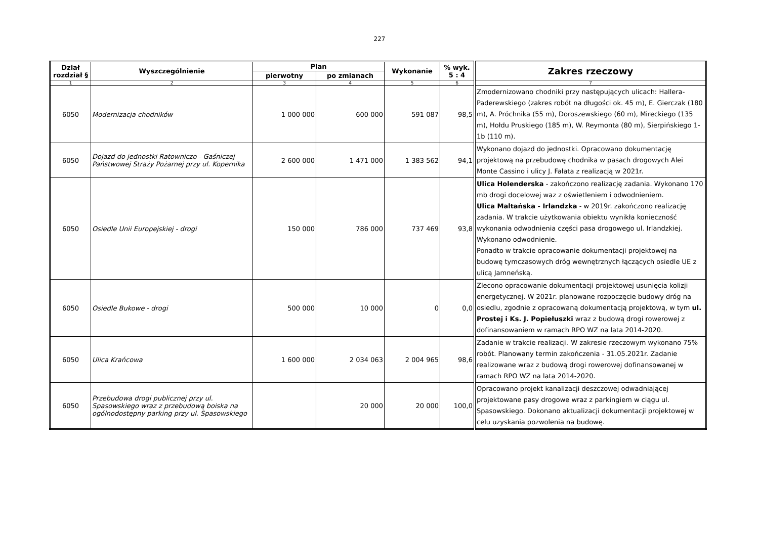227
| Dział rozdział § | Wyszczególnienie | Plan | | Wykonanie | % wyk. 5 : 4 | Zakres rzeczowy |
| --- | --- | --- | --- | --- | --- | --- |
| | | pierwotny | po zmianach | | | |
| 1 | 2 | 3 | 4 | 5 | 6 | 7 |
| 6050 | Modernizacja chodników | 1 000 000 | 600 000 | 591 087 | 98,5 | Zmodernizowano chodniki przy następujących ulicach: Hallera-Paderewskiego (zakres robót na długości ok. 45 m), E. Gierczak (180 m), A. Próchnika (55 m), Doroszewskiego (60 m), Mireckiego (135 m), Hołdu Pruskiego (185 m), W. Reymonta (80 m), Sierpińskiego 1-1b (110 m). |
| 6050 | Dojazd do jednostki Ratowniczo - Gaśniczej Państwowej Straży Pożarnej przy ul. Kopernika | 2 600 000 | 1 471 000 | 1 383 562 | 94,1 | Wykonano dojazd do jednostki. Opracowano dokumentację projektową na przebudowę chodnika w pasach drogowych Alei Monte Cassino i ulicy J. Fałata z realizacją w 2021r. |
| 6050 | Osiedle Unii Europejskiej - drogi | 150 000 | 786 000 | 737 469 | 93,8 | Ulica Holenderska - zakończono realizację zadania. Wykonano 170 mb drogi docelowej waz z oświetleniem i odwodnieniem. Ulica Maltańska - Irlandzka - w 2019r. zakończono realizację zadania. W trakcie użytkowania obiektu wynikła konieczność wykonania odwodnienia części pasa drogowego ul. Irlandzkiej. Wykonano odwodnienie. Ponadto w trakcie opracowanie dokumentacji projektowej na budowę tymczasowych dróg wewnętrznych łączących osiedle UE z ulicą Jamneńską. |
| 6050 | Osiedle Bukowe - drogi | 500 000 | 10 000 | 0 | 0,0 | Zlecono opracowanie dokumentacji projektowej usunięcia kolizji energetycznej. W 2021r. planowane rozpoczęcie budowy dróg na osiedlu, zgodnie z opracowaną dokumentacją projektową, w tym ul. Prostej i Ks. J. Popiełuszki wraz z budową drogi rowerowej z dofinansowaniem w ramach RPO WZ na lata 2014-2020. |
| 6050 | Ulica Krańcowa | 1 600 000 | 2 034 063 | 2 004 965 | 98,6 | Zadanie w trakcie realizacji. W zakresie rzeczowym wykonano 75% robót. Planowany termin zakończenia - 31.05.2021r. Zadanie realizowane wraz z budową drogi rowerowej dofinansowanej w ramach RPO WZ na lata 2014-2020. |
| 6050 | Przebudowa drogi publicznej przy ul. Spasowskiego wraz z przebudową boiska na ogólnodostępny parking przy ul. Spasowskiego | | 20 000 | 20 000 | 100,0 | Opracowano projekt kanalizacji deszczowej odwadniającej projektowane pasy drogowe wraz z parkingiem w ciągu ul. Spasowskiego. Dokonano aktualizacji dokumentacji projektowej w celu uzyskania pozwolenia na budowę. |